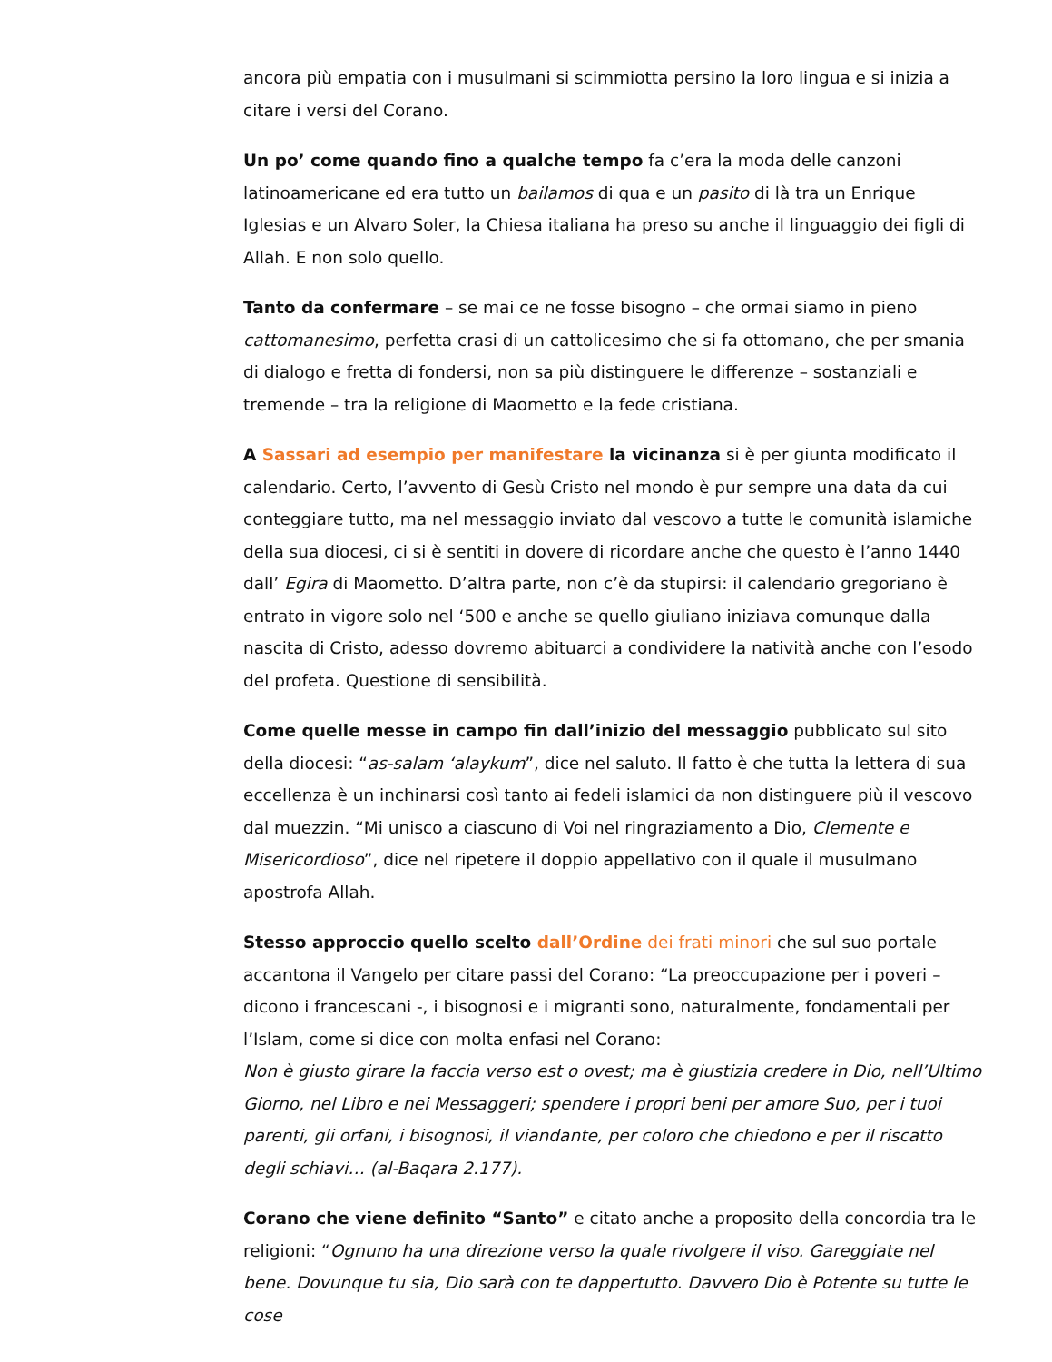ancora più empatia con i musulmani si scimmiotta persino la loro lingua e si inizia a citare i versi del Corano.
Un po’ come quando fino a qualche tempo fa c’era la moda delle canzoni latinoamericane ed era tutto un bailamos di qua e un pasito di là tra un Enrique Iglesias e un Alvaro Soler, la Chiesa italiana ha preso su anche il linguaggio dei figli di Allah. E non solo quello.
Tanto da confermare – se mai ce ne fosse bisogno – che ormai siamo in pieno cattomanesimo, perfetta crasi di un cattolicesimo che si fa ottomano, che per smania di dialogo e fretta di fondersi, non sa più distinguere le differenze – sostanziali e tremende – tra la religione di Maometto e la fede cristiana.
A Sassari ad esempio per manifestare la vicinanza si è per giunta modificato il calendario. Certo, l’avvento di Gesù Cristo nel mondo è pur sempre una data da cui conteggiare tutto, ma nel messaggio inviato dal vescovo a tutte le comunità islamiche della sua diocesi, ci si è sentiti in dovere di ricordare anche che questo è l’anno 1440 dall’ Egira di Maometto. D’altra parte, non c’è da stupirsi: il calendario gregoriano è entrato in vigore solo nel ‘500 e anche se quello giuliano iniziava comunque dalla nascita di Cristo, adesso dovremo abituarci a condividere la natività anche con l’esodo del profeta. Questione di sensibilità.
Come quelle messe in campo fin dall’inizio del messaggio pubblicato sul sito della diocesi: “as-salam ‘alaykum”, dice nel saluto. Il fatto è che tutta la lettera di sua eccellenza è un inchinarsi così tanto ai fedeli islamici da non distinguere più il vescovo dal muezzin. “Mi unisco a ciascuno di Voi nel ringraziamento a Dio, Clemente e Misericordioso”, dice nel ripetere il doppio appellativo con il quale il musulmano apostrofa Allah.
Stesso approccio quello scelto dall’Ordine dei frati minori che sul suo portale accantona il Vangelo per citare passi del Corano: “La preoccupazione per i poveri – dicono i francescani -, i bisognosi e i migranti sono, naturalmente, fondamentali per l’Islam, come si dice con molta enfasi nel Corano:
Non è giusto girare la faccia verso est o ovest; ma è giustizia credere in Dio, nell’Ultimo Giorno, nel Libro e nei Messaggeri; spendere i propri beni per amore Suo, per i tuoi parenti, gli orfani, i bisognosi, il viandante, per coloro che chiedono e per il riscatto degli schiavi… (al-Baqara 2.177).
Corano che viene definito “Santo” e citato anche a proposito della concordia tra le religioni: “Ognuno ha una direzione verso la quale rivolgere il viso. Gareggiate nel bene. Dovunque tu sia, Dio sarà con te dappertutto. Davvero Dio è Potente su tutte le cose